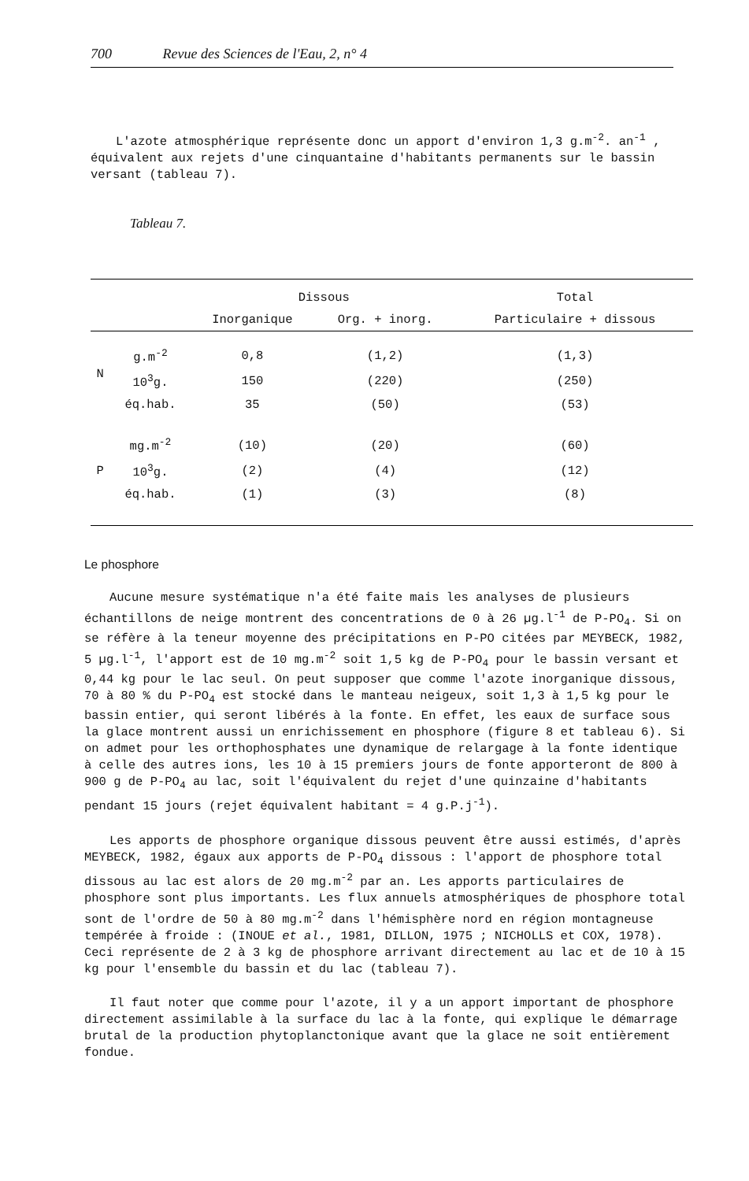700 Revue des Sciences de l'Eau, 2, n° 4
L'azote atmosphérique représente donc un apport d'environ 1,3 g.m<sup>-2</sup>. an<sup>-1</sup> , équivalent aux rejets d'une cinquantaine d'habitants permanents sur le bassin versant (tableau 7).
Tableau 7.
| | | Dissous | | Total |
| --- | --- | --- | --- | --- |
| | | Inorganique | Org. + inorg. | Particulaire + dissous |
| N | g.m<sup>-2</sup> | 0,8 | (1,2) | (1,3) |
| | 10<sup>3</sup>g. | 150 | (220) | (250) |
| | éq.hab. | 35 | (50) | (53) |
| P | mg.m<sup>-2</sup> | (10) | (20) | (60) |
| | 10<sup>3</sup>g. | (2) | (4) | (12) |
| | éq.hab. | (1) | (3) | (8) |
Le phosphore
Aucune mesure systématique n'a été faite mais les analyses de plusieurs échantillons de neige montrent des concentrations de 0 à 26 µg.l<sup>-1</sup> de P-PO<sub>4</sub>. Si on se réfère à la teneur moyenne des précipitations en P-PO citées par MEYBECK, 1982, 5 µg.l<sup>-1</sup>, l'apport est de 10 mg.m<sup>-2</sup> soit 1,5 kg de P-PO<sub>4</sub> pour le bassin versant et 0,44 kg pour le lac seul. On peut supposer que comme l'azote inorganique dissous, 70 à 80 % du P-PO<sub>4</sub> est stocké dans le manteau neigeux, soit 1,3 à 1,5 kg pour le bassin entier, qui seront libérés à la fonte. En effet, les eaux de surface sous la glace montrent aussi un enrichissement en phosphore (figure 8 et tableau 6). Si on admet pour les orthophosphates une dynamique de relargage à la fonte identique à celle des autres ions, les 10 à 15 premiers jours de fonte apporteront de 800 à 900 g de P-PO<sub>4</sub> au lac, soit l'équivalent du rejet d'une quinzaine d'habitants pendant 15 jours (rejet équivalent habitant = 4 g.P.j<sup>-1</sup>).
Les apports de phosphore organique dissous peuvent être aussi estimés, d'après MEYBECK, 1982, égaux aux apports de P-PO<sub>4</sub> dissous : l'apport de phosphore total dissous au lac est alors de 20 mg.m<sup>-2</sup> par an. Les apports particulaires de phosphore sont plus importants. Les flux annuels atmosphériques de phosphore total sont de l'ordre de 50 à 80 mg.m<sup>-2</sup> dans l'hémisphère nord en région montagneuse tempérée à froide : (INOUE et al., 1981, DILLON, 1975 ; NICHOLLS et COX, 1978). Ceci représente de 2 à 3 kg de phosphore arrivant directement au lac et de 10 à 15 kg pour l'ensemble du bassin et du lac (tableau 7).
Il faut noter que comme pour l'azote, il y a un apport important de phosphore directement assimilable à la surface du lac à la fonte, qui explique le démarrage brutal de la production phytoplanctonique avant que la glace ne soit entièrement fondue.